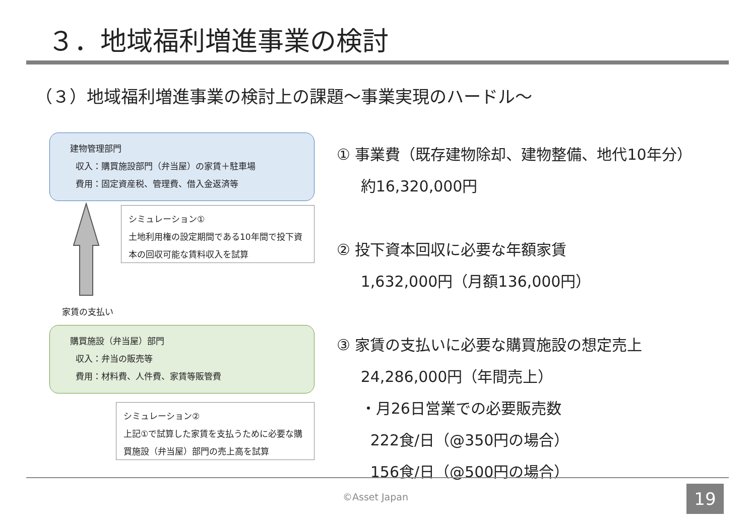３．地域福利増進事業の検討
（３）地域福利増進事業の検討上の課題～事業実現のハードル～
建物管理部門
収入：購買施設部門（弁当屋）の家賃＋駐車場
費用：固定資産税、管理費、借入金返済等
シミュレーション①
土地利用権の設定期間である10年間で投下資本の回収可能な賃料収入を試算
家賃の支払い
購買施設（弁当屋）部門
収入：弁当の販売等
費用：材料費、人件費、家賃等販管費
シミュレーション②
上記①で試算した家賃を支払うために必要な購買施設（弁当屋）部門の売上高を試算
① 事業費（既存建物除却、建物整備、地代10年分）
約16,320,000円
② 投下資本回収に必要な年額家賃
1,632,000円（月額136,000円）
③ 家賃の支払いに必要な購買施設の想定売上
24,286,000円（年間売上）
・月26日営業での必要販売数
222食/日（@350円の場合）
156食/日（@500円の場合）
©Asset Japan 19